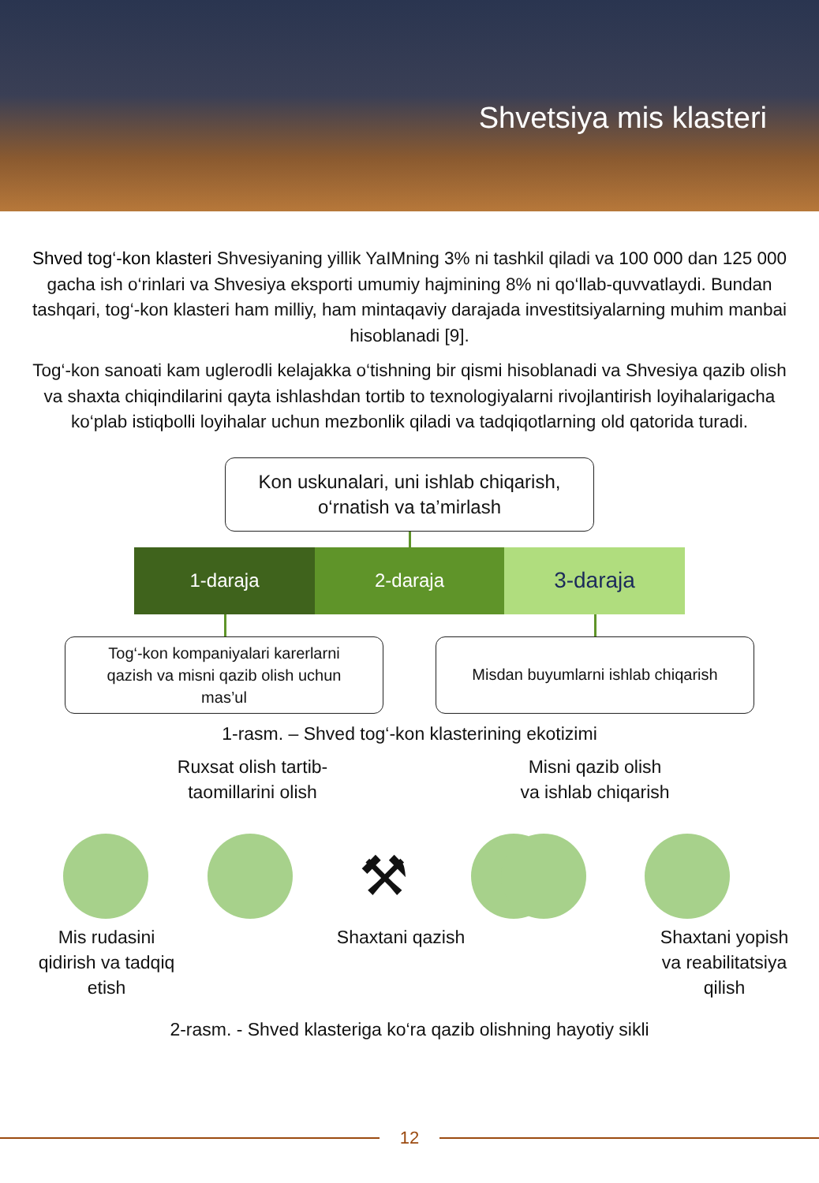Shvetsiya mis klasteri
Shved tog‘-kon klasteri Shvesiyaning yillik YaIMning 3% ni tashkil qiladi va 100 000 dan 125 000 gacha ish o‘rinlari va Shvesiya eksporti umumiy hajmining 8% ni qo‘llab-quvvatlaydi. Bundan tashqari, tog‘-kon klasteri ham milliy, ham mintaqaviy darajada investitsiyalarning muhim manbai hisoblanadi [9].
Tog‘-kon sanoati kam uglerodli kelajakka o‘tishning bir qismi hisoblanadi va Shvesiya qazib olish va shaxta chiqindilarini qayta ishlashdan tortib to texnologiyalarni rivojlantirish loyihalarigacha ko‘plab istiqbolli loyihalar uchun mezbonlik qiladi va tadqiqotlarning old qatorida turadi.
Kon uskunalari, uni ishlab chiqarish,
o‘rnatish va ta’mirlash
1-daraja 2-daraja
3-daraja
Tog‘-kon kompaniyalari karerlarni
qazish va misni qazib olish uchun
mas’ul
Misdan buyumlarni ishlab chiqarish
1-rasm. – Shved tog‘-kon klasterining ekotizimi
Ruxsat olish tartib-
taomillarini olish
Misni qazib olish
va ishlab chiqarish
⚒
Mis rudasini
qidirish va tadqiq
etish
Shaxtani qazish Shaxtani yopish
va reabilitatsiya
qilish
2-rasm. - Shved klasteriga ko‘ra qazib olishning hayotiy sikli
12